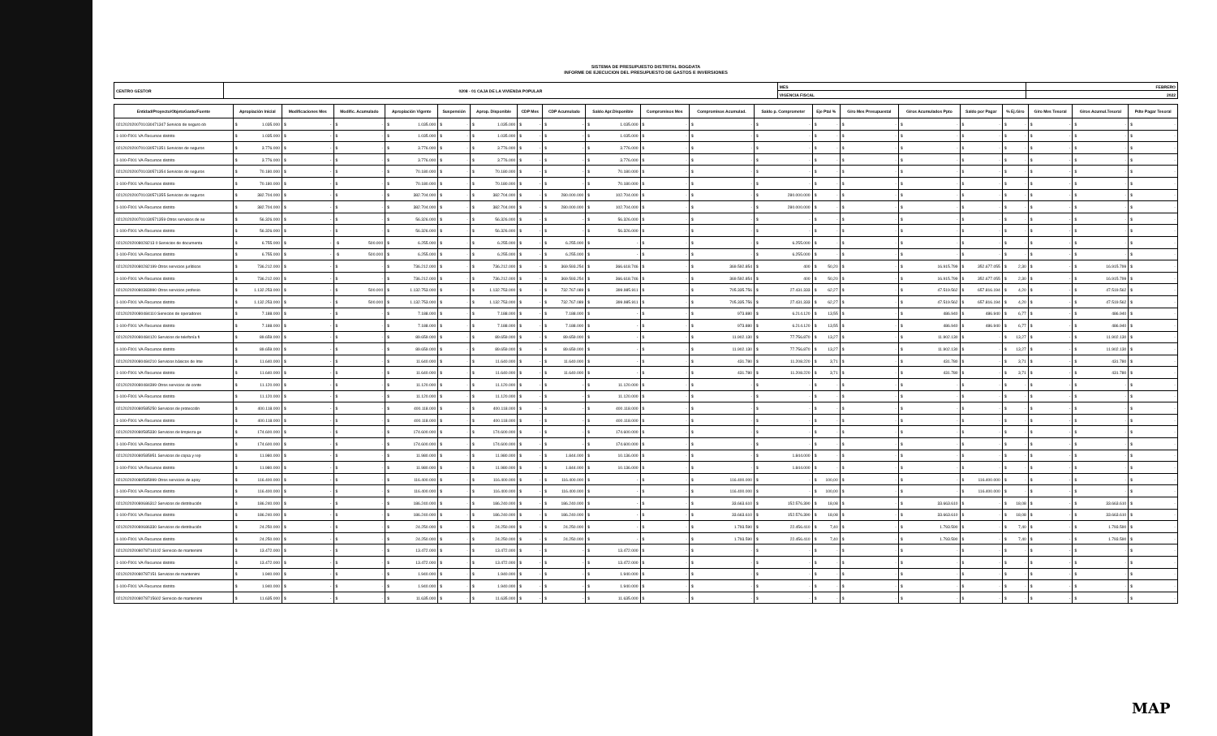SISTEMA DE PRESUPUESTO DISTRITAL BOGDATA
INFORME DE EJECUCION DEL PRESUPUESTO DE GASTOS E INVERSIONES
| CENTRO GESTOR | 0208 - 01 CAJA DE LA VIVIENDA POPULAR | MES | FEBRERO |
| | | VIGENCIA FISCAL | 2022 |
| Entidad/Proyecto/ObjetoGasto/Fuente | Apropiación Inicial | Modificaciones Mes | Modific. Acumulado | Apropiación Vigente | Suspensión | Aprop. Disponible | CDP Mes | CDP Acumulado | Saldo Apr.Disponible | Compromisos Mes | Compromisos Acumulad. | Saldo p. Comprometer | Eje Ptal % | Giro Mes Presupuestal | Giros Acumulados Ppto | Saldo por Pagar | % Ej.Giro | Giro Mes Tesoral | Giros Acumul.Tesoral | Pdte Pagar Tesoral |
| --- | --- | --- | --- | --- | --- | --- | --- | --- | --- | --- | --- | --- | --- | --- | --- | --- | --- | --- | --- | --- |
| 0212020200701030471347 Servicio de seguro ob | $ 1.035.000 | $ - | $ - | $ 1.035.000 | $ - | $ 1.035.000 | $ - | $ - | $ 1.035.000 | $ - | $ - | $ - | $ - | $ - | $ - | $ - | $ - | $ - | $ - | $ - |
| 1-100-F001 VA-Recursos distrito | $ 1.035.000 | $ - | $ - | $ 1.035.000 | $ - | $ 1.035.000 | $ - | $ - | $ 1.035.000 | $ - | $ - | $ - | $ - | $ - | $ - | $ - | $ - | $ - | $ - | $ - |
| 0212020200701030571351 Servicios de seguros | $ 3.776.000 | $ - | $ - | $ 3.776.000 | $ - | $ 3.776.000 | $ - | $ - | $ 3.776.000 | $ - | $ - | $ - | $ - | $ - | $ - | $ - | $ - | $ - | $ - | $ - |
| 1-100-F001 VA-Recursos distrito | $ 3.776.000 | $ - | $ - | $ 3.776.000 | $ - | $ 3.776.000 | $ - | $ - | $ 3.776.000 | $ - | $ - | $ - | $ - | $ - | $ - | $ - | $ - | $ - | $ - | $ - |
| 0212020200701030571354 Servicios de seguros | $ 70.180.000 | $ - | $ - | $ 70.180.000 | $ - | $ 70.180.000 | $ - | $ - | $ 70.180.000 | $ - | $ - | $ - | $ - | $ - | $ - | $ - | $ - | $ - | $ - | $ - |
| 1-100-F001 VA-Recursos distrito | $ 70.180.000 | $ - | $ - | $ 70.180.000 | $ - | $ 70.180.000 | $ - | $ - | $ 70.180.000 | $ - | $ - | $ - | $ - | $ - | $ - | $ - | $ - | $ - | $ - | $ - |
| 0212020200701030571355 Servicios de seguros | $ 382.704.000 | $ - | $ - | $ 382.704.000 | $ - | $ 382.704.000 | $ - | $ 280.000.000 | $ 102.704.000 | $ - | $ - | $ 280.000.000 | $ - | $ - | $ - | $ - | $ - | $ - | $ - | $ - |
| 1-100-F001 VA-Recursos distrito | $ 382.704.000 | $ - | $ - | $ 382.704.000 | $ - | $ 382.704.000 | $ - | $ 280.000.000 | $ 102.704.000 | $ - | $ - | $ 280.000.000 | $ - | $ - | $ - | $ - | $ - | $ - | $ - | $ - |
| 0212020200701030571359 Otros servicios de se | $ 56.326.000 | $ - | $ - | $ 56.326.000 | $ - | $ 56.326.000 | $ - | $ - | $ 56.326.000 | $ - | $ - | $ - | $ - | $ - | $ - | $ - | $ - | $ - | $ - | $ - |
| 1-100-F001 VA-Recursos distrito | $ 56.326.000 | $ - | $ - | $ 56.326.000 | $ - | $ 56.326.000 | $ - | $ - | $ 56.326.000 | $ - | $ - | $ - | $ - | $ - | $ - | $ - | $ - | $ - | $ - | $ - |
| 02120202008028213 0 Servicios de documenta | $ 6.755.000 | $ - | -$ 500.000 | $ 6.255.000 | $ - | $ 6.255.000 | $ - | $ 6.255.000 | $ - | $ - | $ - | $ 6.255.000 | $ - | $ - | $ - | $ - | $ - | $ - | $ - | $ - |
| 1-100-F001 VA-Recursos distrito | $ 6.755.000 | $ - | -$ 500.000 | $ 6.255.000 | $ - | $ 6.255.000 | $ - | $ 6.255.000 | $ - | $ - | $ - | $ 6.255.000 | $ - | $ - | $ - | $ - | $ - | $ - | $ - | $ - |
| 021202020080282199 Otros servicios jurídicos | $ 736.212.000 | $ - | $ - | $ 736.212.000 | $ - | $ 736.212.000 | $ - | $ 369.593.254 | $ 366.618.746 | $ - | $ 369.592.854 | $ 400 | $ 50,20 | $ - | $ 16.915.799 | $ 352.677.055 | $ 2,30 | $ - | $ 16.915.799 | $ - |
| 1-100-F001 VA-Recursos distrito | $ 736.212.000 | $ - | $ - | $ 736.212.000 | $ - | $ 736.212.000 | $ - | $ 369.593.254 | $ 366.618.746 | $ - | $ 369.592.854 | $ 400 | $ 50,20 | $ - | $ 16.915.799 | $ 352.677.055 | $ 2,30 | $ - | $ 16.915.799 | $ - |
| 021202020080383990 Otros servicios profesio | $ 1.132.253.000 | $ - | $ 500.000 | $ 1.132.753.000 | $ - | $ 1.132.753.000 | $ - | $ 732.767.089 | $ 399.985.911 | $ - | $ 705.335.756 | $ 27.431.333 | $ 62,27 | $ - | $ 47.519.562 | $ 657.816.194 | $ 4,20 | $ - | $ 47.519.562 | $ - |
| 1-100-F001 VA-Recursos distrito | $ 1.132.253.000 | $ - | $ 500.000 | $ 1.132.753.000 | $ - | $ 1.132.753.000 | $ - | $ 732.767.089 | $ 399.985.911 | $ - | $ 705.335.756 | $ 27.431.333 | $ 62,27 | $ - | $ 47.519.562 | $ 657.816.194 | $ 4,20 | $ - | $ 47.519.562 | $ - |
| 021202020080484110 Servicios de operadores | $ 7.188.000 | $ - | $ - | $ 7.188.000 | $ - | $ 7.188.000 | $ - | $ 7.188.000 | $ - | $ - | $ 973.880 | $ 6.214.120 | $ 13,55 | $ - | $ 486.940 | $ 486.940 | $ 6,77 | $ - | $ 486.940 | $ - |
| 1-100-F001 VA-Recursos distrito | $ 7.188.000 | $ - | $ - | $ 7.188.000 | $ - | $ 7.188.000 | $ - | $ 7.188.000 | $ - | $ - | $ 973.880 | $ 6.214.120 | $ 13,55 | $ - | $ 486.940 | $ 486.940 | $ 6,77 | $ - | $ 486.940 | $ - |
| 021202020080484120 Servicios de telefonía fi | $ 89.659.000 | $ - | $ - | $ 89.659.000 | $ - | $ 89.659.000 | $ - | $ 89.659.000 | $ - | $ - | $ 11.902.130 | $ 77.756.870 | $ 13,27 | $ - | $ 11.902.130 | $ - | $ 13,27 | $ - | $ 11.902.130 | $ - |
| 1-100-F001 VA-Recursos distrito | $ 89.659.000 | $ - | $ - | $ 89.659.000 | $ - | $ 89.659.000 | $ - | $ 89.659.000 | $ - | $ - | $ 11.902.130 | $ 77.756.870 | $ 13,27 | $ - | $ 11.902.130 | $ - | $ 13,27 | $ - | $ 11.902.130 | $ - |
| 021202020080484210 Servicios básicos de Inte | $ 11.640.000 | $ - | $ - | $ 11.640.000 | $ - | $ 11.640.000 | $ - | $ 11.640.000 | $ - | $ - | $ 431.780 | $ 11.208.220 | $ 3,71 | $ - | $ 431.780 | $ - | $ 3,71 | $ - | $ 431.780 | $ - |
| 1-100-F001 VA-Recursos distrito | $ 11.640.000 | $ - | $ - | $ 11.640.000 | $ - | $ 11.640.000 | $ - | $ 11.640.000 | $ - | $ - | $ 431.780 | $ 11.208.220 | $ 3,71 | $ - | $ 431.780 | $ - | $ 3,71 | $ - | $ 431.780 | $ - |
| 021202020080484399 Otros servicios de conte | $ 11.120.000 | $ - | $ - | $ 11.120.000 | $ - | $ 11.120.000 | $ - | $ - | $ 11.120.000 | $ - | $ - | $ - | $ - | $ - | $ - | $ - | $ - | $ - | $ - | $ - |
| 1-100-F001 VA-Recursos distrito | $ 11.120.000 | $ - | $ - | $ 11.120.000 | $ - | $ 11.120.000 | $ - | $ - | $ 11.120.000 | $ - | $ - | $ - | $ - | $ - | $ - | $ - | $ - | $ - | $ - | $ - |
| 021202020080585250 Servicios de protección | $ 400.118.000 | $ - | $ - | $ 400.118.000 | $ - | $ 400.118.000 | $ - | $ - | $ 400.118.000 | $ - | $ - | $ - | $ - | $ - | $ - | $ - | $ - | $ - | $ - | $ - |
| 1-100-F001 VA-Recursos distrito | $ 400.118.000 | $ - | $ - | $ 400.118.000 | $ - | $ 400.118.000 | $ - | $ - | $ 400.118.000 | $ - | $ - | $ - | $ - | $ - | $ - | $ - | $ - | $ - | $ - | $ - |
| 021202020080585330 Servicios de limpieza ge | $ 174.600.000 | $ - | $ - | $ 174.600.000 | $ - | $ 174.600.000 | $ - | $ - | $ 174.600.000 | $ - | $ - | $ - | $ - | $ - | $ - | $ - | $ - | $ - | $ - | $ - |
| 1-100-F001 VA-Recursos distrito | $ 174.600.000 | $ - | $ - | $ 174.600.000 | $ - | $ 174.600.000 | $ - | $ - | $ 174.600.000 | $ - | $ - | $ - | $ - | $ - | $ - | $ - | $ - | $ - | $ - | $ - |
| 021202020080585951 Servicios de copia y rep | $ 11.980.000 | $ - | $ - | $ 11.980.000 | $ - | $ 11.980.000 | $ - | $ 1.844.000 | $ 10.136.000 | $ - | $ - | $ 1.844.000 | $ - | $ - | $ - | $ - | $ - | $ - | $ - | $ - |
| 1-100-F001 VA-Recursos distrito | $ 11.980.000 | $ - | $ - | $ 11.980.000 | $ - | $ 11.980.000 | $ - | $ 1.844.000 | $ 10.136.000 | $ - | $ - | $ 1.844.000 | $ - | $ - | $ - | $ - | $ - | $ - | $ - | $ - |
| 021202020080585999 Otros servicios de apoy | $ 116.400.000 | $ - | $ - | $ 116.400.000 | $ - | $ 116.400.000 | $ - | $ 116.400.000 | $ - | $ - | $ 116.400.000 | $ - | $ 100,00 | $ - | $ - | $ 116.400.000 | $ - | $ - | $ - | $ - |
| 1-100-F001 VA-Recursos distrito | $ 116.400.000 | $ - | $ - | $ 116.400.000 | $ - | $ 116.400.000 | $ - | $ 116.400.000 | $ - | $ - | $ 116.400.000 | $ - | $ 100,00 | $ - | $ - | $ 116.400.000 | $ - | $ - | $ - | $ - |
| 021202020080686312 Servicios de distribución | $ 186.240.000 | $ - | $ - | $ 186.240.000 | $ - | $ 186.240.000 | $ - | $ 186.240.000 | $ - | $ - | $ 33.663.610 | $ 152.576.390 | $ 18,08 | $ - | $ 33.663.610 | $ - | $ 18,08 | $ - | $ 33.663.610 | $ - |
| 1-100-F001 VA-Recursos distrito | $ 186.240.000 | $ - | $ - | $ 186.240.000 | $ - | $ 186.240.000 | $ - | $ 186.240.000 | $ - | $ - | $ 33.663.610 | $ 152.576.390 | $ 18,08 | $ - | $ 33.663.610 | $ - | $ 18,08 | $ - | $ 33.663.610 | $ - |
| 021202020080686330 Servicios de distribución | $ 24.250.000 | $ - | $ - | $ 24.250.000 | $ - | $ 24.250.000 | $ - | $ 24.250.000 | $ - | $ - | $ 1.793.590 | $ 22.456.410 | $ 7,40 | $ - | $ 1.793.590 | $ - | $ 7,40 | $ - | $ 1.793.590 | $ - |
| 1-100-F001 VA-Recursos distrito | $ 24.250.000 | $ - | $ - | $ 24.250.000 | $ - | $ 24.250.000 | $ - | $ 24.250.000 | $ - | $ - | $ 1.793.590 | $ 22.456.410 | $ 7,40 | $ - | $ 1.793.590 | $ - | $ 7,40 | $ - | $ 1.793.590 | $ - |
| 02120202008078714102 Servicio de mantenimi | $ 13.472.000 | $ - | $ - | $ 13.472.000 | $ - | $ 13.472.000 | $ - | $ - | $ 13.472.000 | $ - | $ - | $ - | $ - | $ - | $ - | $ - | $ - | $ - | $ - | $ - |
| 1-100-F001 VA-Recursos distrito | $ 13.472.000 | $ - | $ - | $ 13.472.000 | $ - | $ 13.472.000 | $ - | $ - | $ 13.472.000 | $ - | $ - | $ - | $ - | $ - | $ - | $ - | $ - | $ - | $ - | $ - |
| 021202020080787151 Servicios de mantenimi | $ 1.940.000 | $ - | $ - | $ 1.940.000 | $ - | $ 1.940.000 | $ - | $ - | $ 1.940.000 | $ - | $ - | $ - | $ - | $ - | $ - | $ - | $ - | $ - | $ - | $ - |
| 1-100-F001 VA-Recursos distrito | $ 1.940.000 | $ - | $ - | $ 1.940.000 | $ - | $ 1.940.000 | $ - | $ - | $ 1.940.000 | $ - | $ - | $ - | $ - | $ - | $ - | $ - | $ - | $ - | $ - | $ - |
| 02120202008078715602 Servicio de mantenimi | $ 11.635.000 | $ - | $ - | $ 11.635.000 | $ - | $ 11.635.000 | $ - | $ - | $ 11.635.000 | $ - | $ - | $ - | $ - | $ - | $ - | $ - | $ - | $ - | $ - | $ - |
MAP